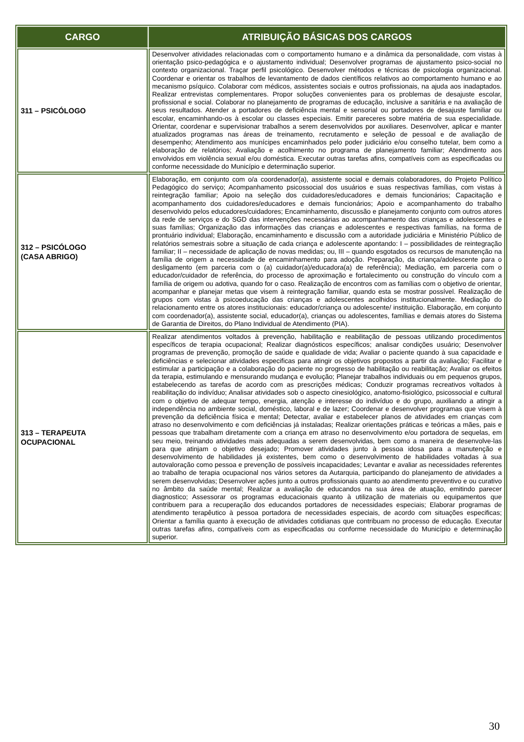| CARGO | ATRIBUIÇÃO BÁSICAS DOS CARGOS |
| --- | --- |
| 311 – PSICÓLOGO | Desenvolver atividades relacionadas com o comportamento humano e a dinâmica da personalidade, com vistas à orientação psico-pedagógica e o ajustamento individual; Desenvolver programas de ajustamento psico-social no contexto organizacional. Traçar perfil psicológico. Desenvolver métodos e técnicas de psicologia organizacional. Coordenar e orientar os trabalhos de levantamento de dados científicos relativos ao comportamento humano e ao mecanismo psíquico. Colaborar com médicos, assistentes sociais e outros profissionais, na ajuda aos inadaptados. Realizar entrevistas complementares. Propor soluções convenientes para os problemas de desajuste escolar, profissional e social. Colaborar no planejamento de programas de educação, inclusive a sanitária e na avaliação de seus resultados. Atender a portadores de deficiência mental e sensorial ou portadores de desajuste familiar ou escolar, encaminhando-os à escolar ou classes especiais. Emitir pareceres sobre matéria de sua especialidade. Orientar, coordenar e supervisionar trabalhos a serem desenvolvidos por auxiliares. Desenvolver, aplicar e manter atualizados programas nas áreas de treinamento, recrutamento e seleção de pessoal e de avaliação de desempenho; Atendimento aos munícipes encaminhados pelo poder judiciário e/ou conselho tutelar, bem como a elaboração de relatórios; Avaliação e acolhimento no programa de planejamento familiar; Atendimento aos envolvidos em violência sexual e/ou doméstica. Executar outras tarefas afins, compatíveis com as especificadas ou conforme necessidade do Município e determinação superior. |
| 312 – PSICÓLOGO (CASA ABRIGO) | Elaboração, em conjunto com o/a coordenador(a), assistente social e demais colaboradores, do Projeto Político Pedagógico do serviço; Acompanhamento psicossocial dos usuários e suas respectivas famílias, com vistas à reintegração familiar; Apoio na seleção dos cuidadores/educadores e demais funcionários; Capacitação e acompanhamento dos cuidadores/educadores e demais funcionários; Apoio e acompanhamento do trabalho desenvolvido pelos educadores/cuidadores; Encaminhamento, discussão e planejamento conjunto com outros atores da rede de serviços e do SGD das intervenções necessárias ao acompanhamento das crianças e adolescentes e suas famílias; Organização das informações das crianças e adolescentes e respectivas famílias, na forma de prontuário individual; Elaboração, encaminhamento e discussão com a autoridade judiciária e Ministério Público de relatórios semestrais sobre a situação de cada criança e adolescente apontando: I – possibilidades de reintegração familiar; II – necessidade de aplicação de novas medidas; ou, III – quando esgotados os recursos de manutenção na família de origem a necessidade de encaminhamento para adoção. Preparação, da criança/adolescente para o desligamento (em parceria com o (a) cuidador(a)/educadora(a) de referência); Mediação, em parceria com o educador/cuidador de referência, do processo de aproximação e fortalecimento ou construção do vínculo com a família de origem ou adotiva, quando for o caso. Realização de encontros com as famílias com o objetivo de orientar, acompanhar e planejar metas que visem à reintegração familiar, quando esta se mostrar possível. Realização de grupos com vistas à psicoeducação das crianças e adolescentes acolhidos institucionalmente. Mediação do relacionamento entre os atores institucionais: educador/criança ou adolescente/ instituição. Elaboração, em conjunto com coordenador(a), assistente social, educador(a), crianças ou adolescentes, famílias e demais atores do Sistema de Garantia de Direitos, do Plano Individual de Atendimento (PIA). |
| 313 – TERAPEUTA OCUPACIONAL | Realizar atendimentos voltados à prevenção, habilitação e reabilitação de pessoas utilizando procedimentos específicos de terapia ocupacional; Realizar diagnósticos específicos; analisar condições usuário; Desenvolver programas de prevenção, promoção de saúde e qualidade de vida; Avaliar o paciente quando à sua capacidade e deficiências e selecionar atividades especificas para atingir os objetivos propostos a partir da avaliação; Facilitar e estimular a participação e a colaboração do paciente no progresso de habilitação ou reabilitação; Avaliar os efeitos da terapia, estimulando e mensurando mudança e evolução; Planejar trabalhos individuais ou em pequenos grupos, estabelecendo as tarefas de acordo com as prescrições médicas; Conduzir programas recreativos voltados à reabilitação do indivíduo; Analisar atividades sob o aspecto cinesiológico, anatomo-fisiológico, psicossocial e cultural com o objetivo de adequar tempo, energia, atenção e interesse do indivíduo e do grupo, auxiliando a atingir a independência no ambiente social, doméstico, laboral e de lazer; Coordenar e desenvolver programas que visem à prevenção da deficiência física e mental; Detectar, avaliar e estabelecer planos de atividades em crianças com atraso no desenvolvimento e com deficiências já instaladas; Realizar orientações práticas e teóricas a mães, pais e pessoas que trabalham diretamente com a criança em atraso no desenvolvimento e/ou portadora de sequelas, em seu meio, treinando atividades mais adequadas a serem desenvolvidas, bem como a maneira de desenvolve-las para que atinjam o objetivo desejado; Promover atividades junto à pessoa idosa para a manutenção e desenvolvimento de habilidades já existentes, bem como o desenvolvimento de habilidades voltadas à sua autovaloração como pessoa e prevenção de possíveis incapacidades; Levantar e avaliar as necessidades referentes ao trabalho de terapia ocupacional nos vários setores da Autarquia, participando do planejamento de atividades a serem desenvolvidas; Desenvolver ações junto a outros profissionais quanto ao atendimento preventivo e ou curativo no âmbito da saúde mental; Realizar a avaliação de educandos na sua área de atuação, emitindo parecer diagnostico; Assessorar os programas educacionais quanto à utilização de materiais ou equipamentos que contribuem para a recuperação dos educandos portadores de necessidades especiais; Elaborar programas de atendimento terapêutico à pessoa portadora de necessidades especiais, de acordo com situações especificas; Orientar a família quanto à execução de atividades cotidianas que contribuam no processo de educação. Executar outras tarefas afins, compatíveis com as especificadas ou conforme necessidade do Município e determinação superior. |
30